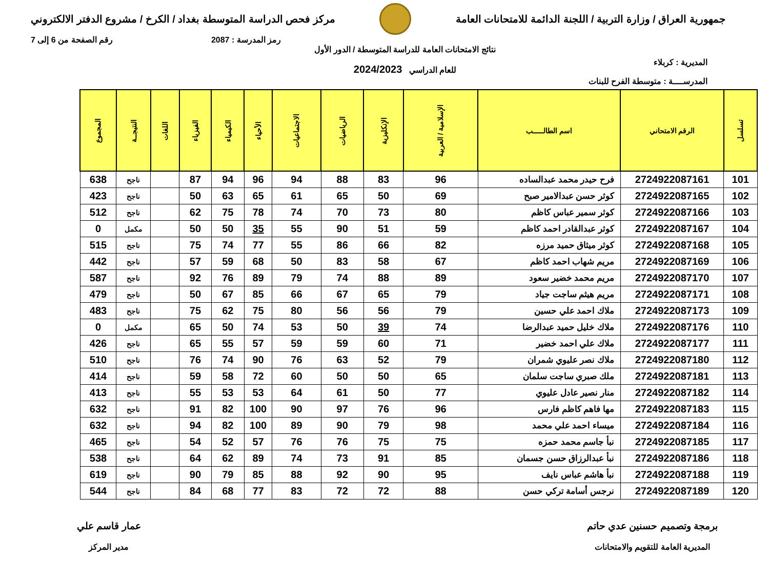جمهورية العراق / وزارة التربية / اللجنة الدائمة للامتحانات العامة
مركز فحص الدراسة المتوسطة بغداد / الكرخ / مشروع الدفتر الالكتروني
رمز المدرسة : 2087 رقم الصفحة من 6 إلى 7
المديرية : كربلاء
المدرســــة : متوسطة الفرح للبنات
نتائج الامتحانات العامة للدراسة المتوسطة / الدور الأول
للعام الدراسي 2024/2023
| تسلسل | الرقم الامتحاني | اسم الطالـــــب | الإسلامية / العربية | الإنكليزية | الرياضيات | الاجتماعيات | الأحياء | الكيمياء | الفيزياء | اللغات | النتيجــة | المجموع |
| --- | --- | --- | --- | --- | --- | --- | --- | --- | --- | --- | --- | --- |
| 101 | 2724922087161 | فرح حيدر محمد عبدالساده | 96 | 83 | 88 | 94 | 96 | 94 | 87 | | ناجح | 638 |
| 102 | 2724922087165 | كوثر حسن عبدالامير صبح | 69 | 50 | 65 | 61 | 65 | 63 | 50 | | ناجح | 423 |
| 103 | 2724922087166 | كوثر سمير عباس كاظم | 80 | 73 | 70 | 74 | 78 | 75 | 62 | | ناجح | 512 |
| 104 | 2724922087167 | كوثر عبدالقادر احمد كاظم | 59 | 51 | 90 | 55 | 35 | 50 | 50 | | مكمل | 0 |
| 105 | 2724922087168 | كوثر ميثاق حميد مرزه | 82 | 66 | 86 | 55 | 77 | 74 | 75 | | ناجح | 515 |
| 106 | 2724922087169 | مريم شهاب احمد كاظم | 67 | 58 | 83 | 50 | 68 | 59 | 57 | | ناجح | 442 |
| 107 | 2724922087170 | مريم محمد خضير سعود | 89 | 88 | 74 | 79 | 89 | 76 | 92 | | ناجح | 587 |
| 108 | 2724922087171 | مريم هيثم ساجت جياد | 79 | 65 | 67 | 66 | 85 | 67 | 50 | | ناجح | 479 |
| 109 | 2724922087173 | ملاك احمد علي حسين | 79 | 56 | 56 | 80 | 75 | 62 | 75 | | ناجح | 483 |
| 110 | 2724922087176 | ملاك خليل حميد عبدالرضا | 74 | 39 | 50 | 53 | 74 | 50 | 65 | | مكمل | 0 |
| 111 | 2724922087177 | ملاك علي احمد خضير | 71 | 60 | 59 | 59 | 57 | 55 | 65 | | ناجح | 426 |
| 112 | 2724922087180 | ملاك نصر عليوي شمران | 79 | 52 | 63 | 76 | 90 | 74 | 76 | | ناجح | 510 |
| 113 | 2724922087181 | ملك صبري ساجت سلمان | 65 | 50 | 50 | 60 | 72 | 58 | 59 | | ناجح | 414 |
| 114 | 2724922087182 | منار نصير عادل عليوي | 77 | 50 | 61 | 64 | 53 | 53 | 55 | | ناجح | 413 |
| 115 | 2724922087183 | مها فاهم كاظم فارس | 96 | 76 | 97 | 90 | 100 | 82 | 91 | | ناجح | 632 |
| 116 | 2724922087184 | ميساء احمد علي محمد | 98 | 79 | 90 | 89 | 100 | 82 | 94 | | ناجح | 632 |
| 117 | 2724922087185 | نبأ جاسم محمد حمزه | 75 | 75 | 76 | 76 | 57 | 52 | 54 | | ناجح | 465 |
| 118 | 2724922087186 | نبأ عبدالرزاق حسن جسمان | 85 | 91 | 73 | 74 | 89 | 62 | 64 | | ناجح | 538 |
| 119 | 2724922087188 | نبأ هاشم عباس نايف | 95 | 90 | 92 | 88 | 85 | 79 | 90 | | ناجح | 619 |
| 120 | 2724922087189 | نرجس أسامة تركي حسن | 88 | 72 | 72 | 83 | 77 | 68 | 84 | | ناجح | 544 |
برمجة وتصميم حسنين عدي حاتم
المديرية العامة للتقويم والامتحانات
عمار قاسم علي
مدير المركز